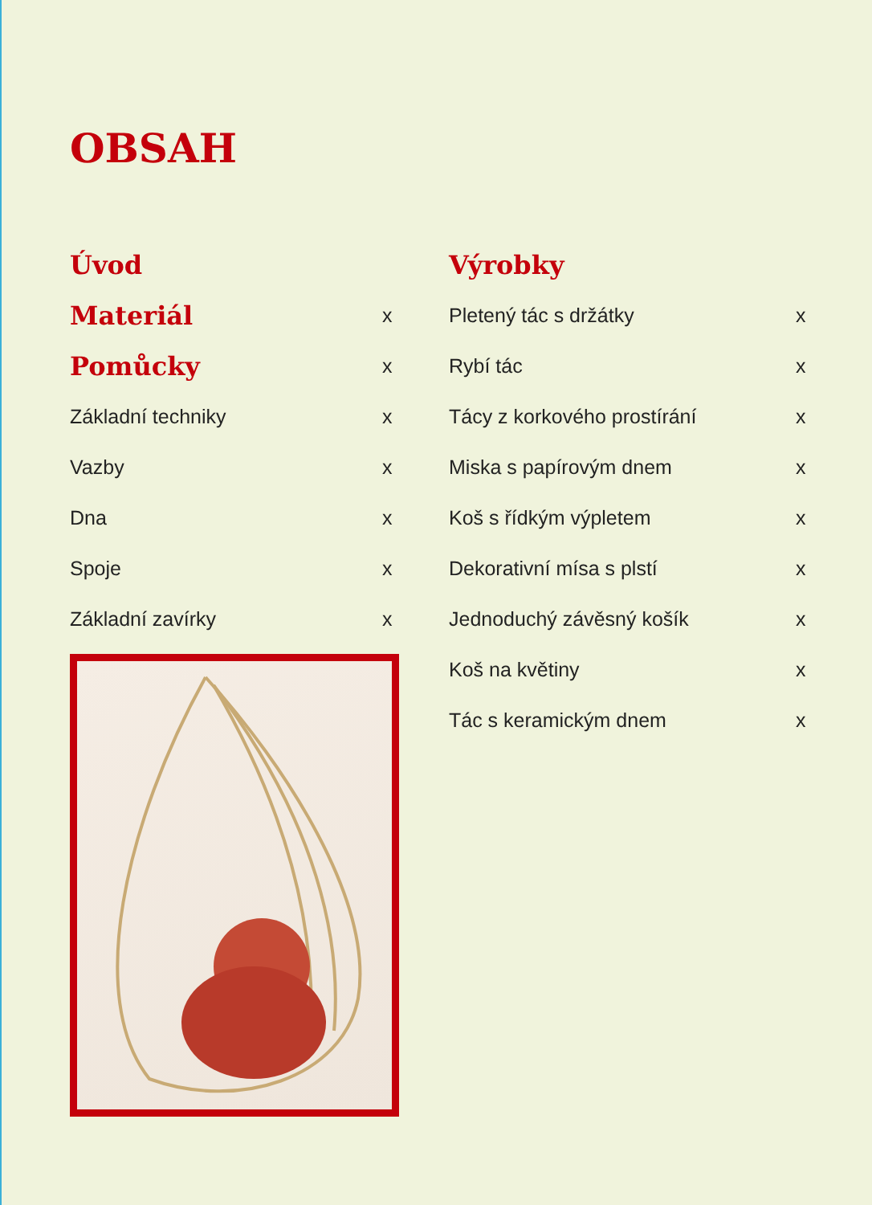OBSAH
Úvod
Materiál x
Pomůcky x
Základní techniky x
Vazby x
Dna x
Spoje x
Základní zavírky x
Výrobky
Pletený tác s držátky x
Rybí tác x
Tácy z korkového prostírání x
Miska s papírovým dnem x
Koš s řídkým výpletem x
Dekorativní mísa s plstí x
Jednoduchý závěsný košík x
Koš na květiny x
Tác s keramickým dnem x